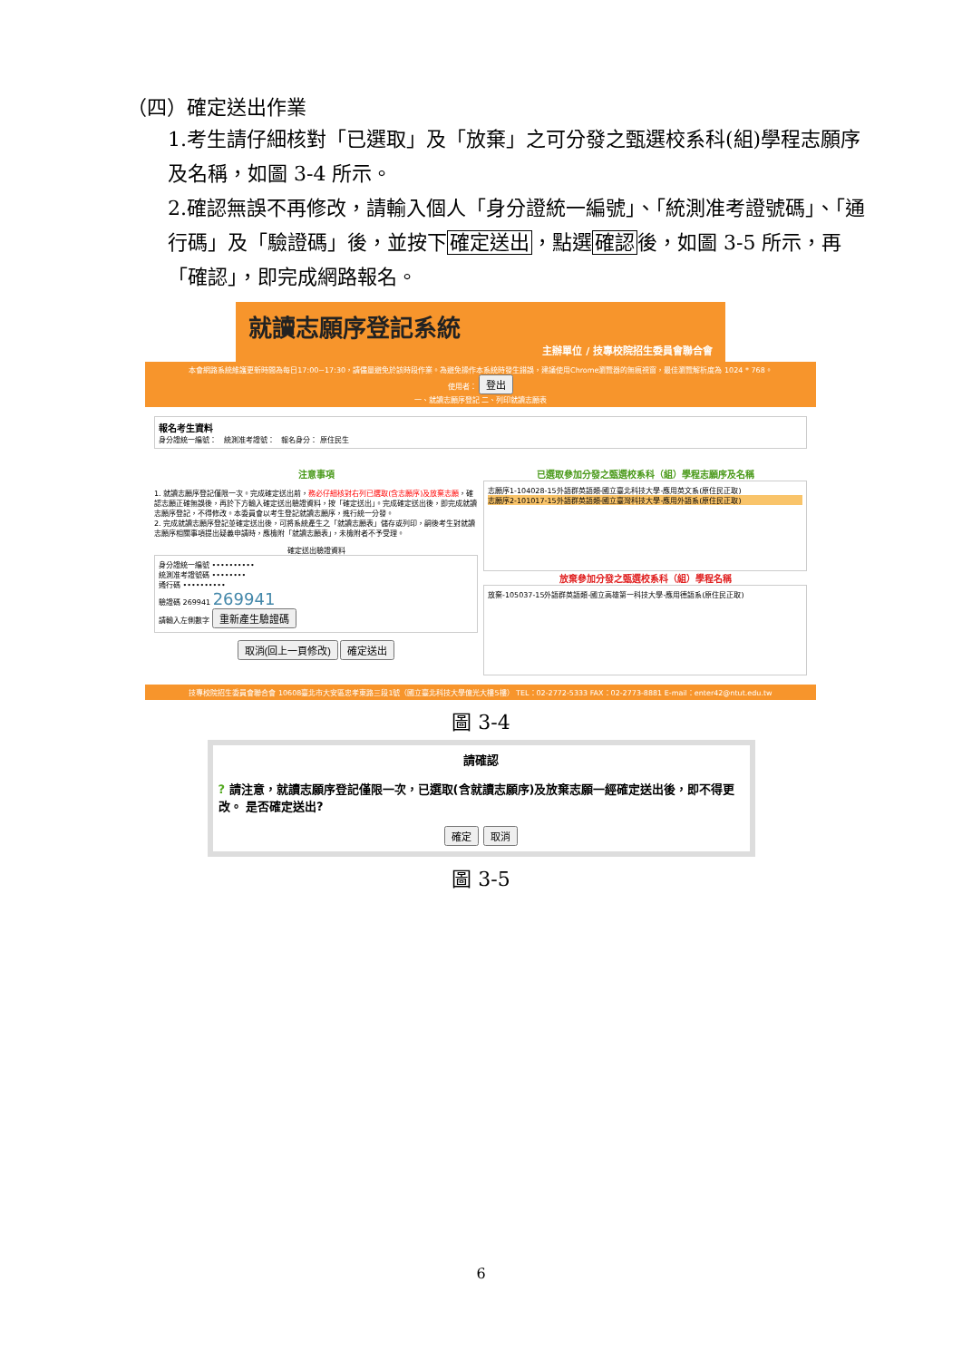（四）確定送出作業
1.考生請仔細核對「已選取」及「放棄」之可分發之甄選校系科(組)學程志願序及名稱，如圖 3-4 所示。
2.確認無誤不再修改，請輸入個人「身分證統一編號」、「統測准考證號碼」、「通行碼」及「驗證碼」後，並按下確定送出，點選確認後，如圖 3-5 所示，再「確認」，即完成網路報名。
就讀志願序登記系統
主辦單位 / 技專校院招生委員會聯合會
本會網路系統維護更新時間為每日17:00~17:30，請儘量避免於該時段作業。為避免操作本系統時發生錯誤，建議使用Chrome瀏覽器的無痕視窗，最佳瀏覽解析度為 1024 * 768。
使用者： 登出
一、就讀志願序登記 二、列印就讀志願表
報名考生資料
身分證統一編號： 統測准考證號： 報名身分： 原住民生
注意事項
1. 就讀志願序登記僅限一次。完成確定送出前，務必仔細核對右列已選取(含志願序)及放棄志願，確認志願正確無誤後，再於下方輸入確定送出驗證資料，按「確定送出」。完成確定送出後，即完成就讀志願序登記，不得修改。本委員會以考生登記就讀志願序，進行統一分發。
2. 完成就讀志願序登記並確定送出後，可將系統產生之「就讀志願表」儲存或列印，嗣後考生對就讀志願序相關事項提出疑義申請時，應檢附「就讀志願表」，未檢附者不予受理。
確定送出驗證資料
身分證統一編號 ••••••••••
統測准考證號碼 ••••••••
通行碼 ••••••••••
驗證碼 269941 269941
請輸入左側數字 重新產生驗證碼
取消(回上一頁修改) 確定送出
已選取參加分發之甄選校系科（組）學程志願序及名稱
志願序1-104028-15外語群英語類-國立臺北科技大學-應用英文系(原住民正取)
志願序2-101017-15外語群英語類-國立臺灣科技大學-應用外語系(原住民正取)
放棄參加分發之甄選校系科（組）學程名稱
放棄-105037-15外語群英語類-國立高雄第一科技大學-應用德語系(原住民正取)
技專校院招生委員會聯合會 10608臺北市大安區忠孝東路三段1號（國立臺北科技大學億光大樓5樓） TEL：02-2772-5333 FAX：02-2773-8881 E-mail：enter42@ntut.edu.tw
圖 3-4
請確認
? 請注意，就讀志願序登記僅限一次，已選取(含就讀志願序)及放棄志願一經確定送出後，即不得更改。 是否確定送出?
確定 取消
圖 3-5
6